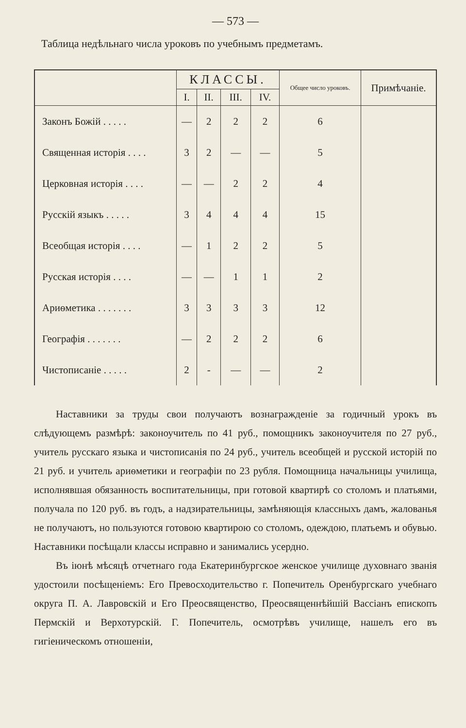— 573 —
Таблица недѣльнаго числа уроковъ по учебнымъ предметамъ.
| | КЛАССЫ. | | | | Общее число уроковъ. | Примѣчаніе. |
| --- | --- | --- | --- | --- | --- | --- |
| | I. | II. | III. | IV. | | |
| Законъ Божій . . . . . | — | 2 | 2 | 2 | 6 | |
| Священная исторія . . . . | 3 | 2 | — | — | 5 | |
| Церковная исторія . . . . | — | — | 2 | 2 | 4 | |
| Русскій языкъ . . . . . | 3 | 4 | 4 | 4 | 15 | |
| Всеобщая исторія . . . . | — | 1 | 2 | 2 | 5 | |
| Русская исторія . . . . | — | — | 1 | 1 | 2 | |
| Ариѳметика . . . . . . . | 3 | 3 | 3 | 3 | 12 | |
| Географія . . . . . . . | — | 2 | 2 | 2 | 6 | |
| Чистописаніе . . . . . | 2 | - | — | — | 2 | |
Наставники за труды свои получаютъ вознагражденіе за годичный урокъ въ слѣдующемъ размѣрѣ: законоучитель по 41 руб., помощникъ законоучителя по 27 руб., учитель русскаго языка и чистописанія по 24 руб., учитель всеобщей и русской исторій по 21 руб. и учитель ариѳметики и географіи по 23 рубля. Помощница начальницы училища, исполнявшая обязанность воспитательницы, при готовой квартирѣ со столомъ и платьями, получала по 120 руб. въ годъ, а надзирательницы, замѣняющія классныхъ дамъ, жалованья не получаютъ, но пользуются готовою квартирою со столомъ, одеждою, платьемъ и обувью. Наставники посѣщали классы исправно и занимались усердно.
Въ іюнѣ мѣсяцѣ отчетнаго года Екатеринбургское женское училище духовнаго званія удостоили посѣщеніемъ: Его Превосходительство г. Попечитель Оренбургскаго учебнаго округа П. А. Лавровскій и Его Преосвященство, Преосвященнѣйшій Вассіанъ епископъ Пермскій и Верхотурскій. Г. Попечитель, осмотрѣвъ училище, нашелъ его въ гигіеническомъ отношеніи,